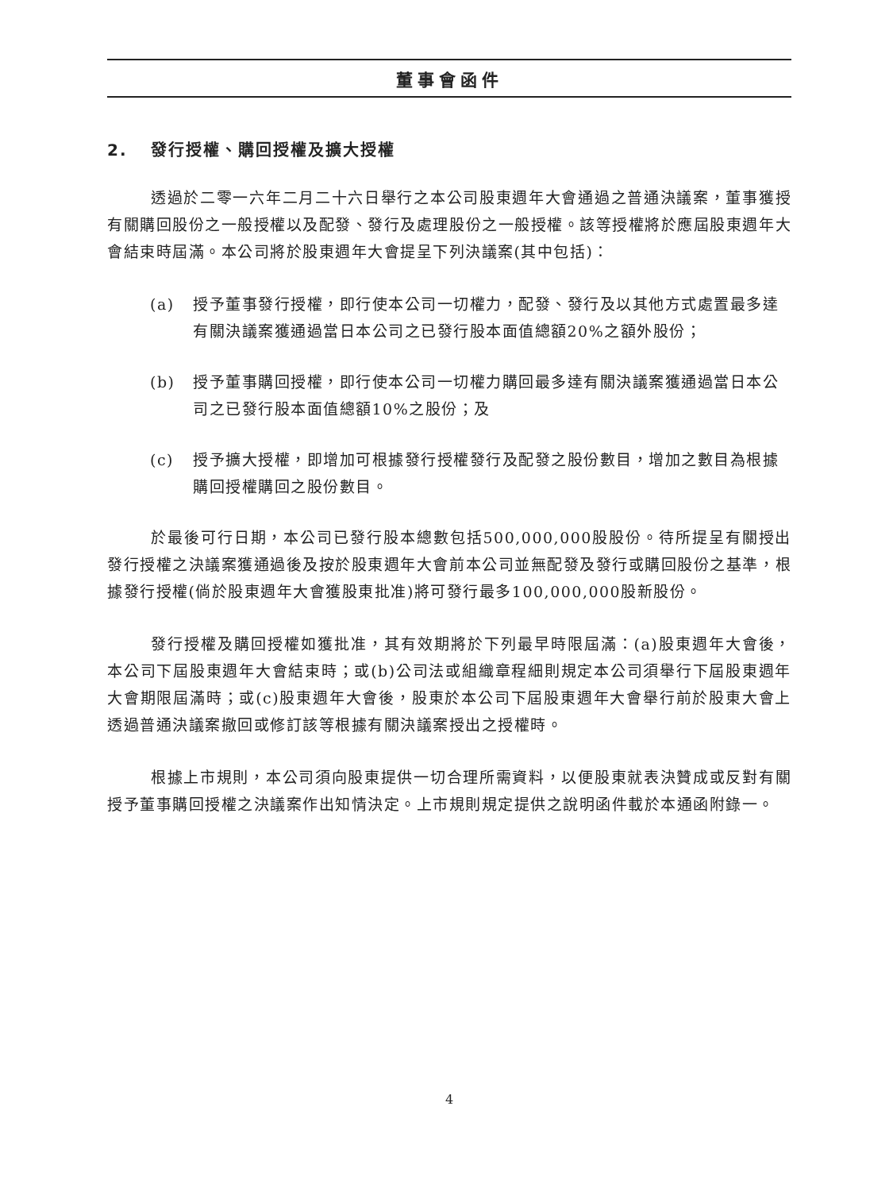董事會函件
2. 發行授權、購回授權及擴大授權
透過於二零一六年二月二十六日舉行之本公司股東週年大會通過之普通決議案，董事獲授有關購回股份之一般授權以及配發、發行及處理股份之一般授權。該等授權將於應屆股東週年大會結束時屆滿。本公司將於股東週年大會提呈下列決議案(其中包括)：
(a) 授予董事發行授權，即行使本公司一切權力，配發、發行及以其他方式處置最多達有關決議案獲通過當日本公司之已發行股本面值總額20%之額外股份；
(b) 授予董事購回授權，即行使本公司一切權力購回最多達有關決議案獲通過當日本公司之已發行股本面值總額10%之股份；及
(c) 授予擴大授權，即增加可根據發行授權發行及配發之股份數目，增加之數目為根據購回授權購回之股份數目。
於最後可行日期，本公司已發行股本總數包括500,000,000股股份。待所提呈有關授出發行授權之決議案獲通過後及按於股東週年大會前本公司並無配發及發行或購回股份之基準，根據發行授權(倘於股東週年大會獲股東批准)將可發行最多100,000,000股新股份。
發行授權及購回授權如獲批准，其有效期將於下列最早時限屆滿：(a)股東週年大會後，本公司下屆股東週年大會結束時；或(b)公司法或組織章程細則規定本公司須舉行下屆股東週年大會期限屆滿時；或(c)股東週年大會後，股東於本公司下屆股東週年大會舉行前於股東大會上透過普通決議案撤回或修訂該等根據有關決議案授出之授權時。
根據上市規則，本公司須向股東提供一切合理所需資料，以便股東就表決贊成或反對有關授予董事購回授權之決議案作出知情決定。上市規則規定提供之說明函件載於本通函附錄一。
4